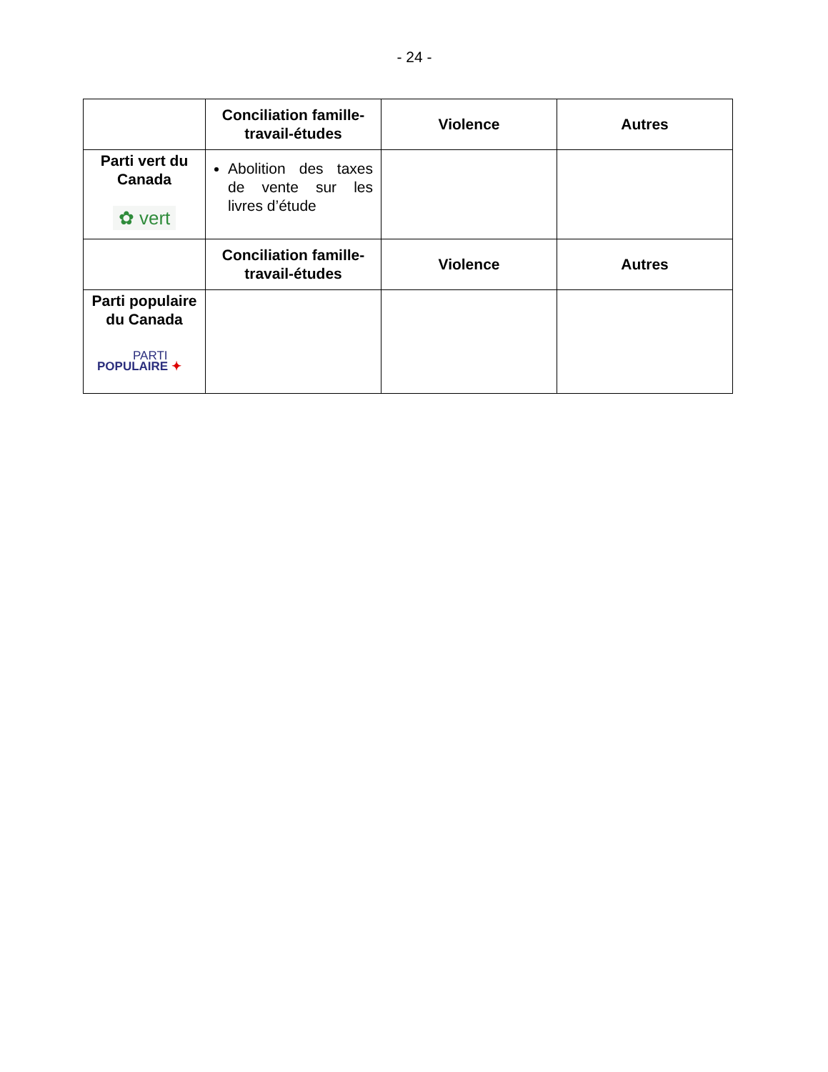- 24 -
| | Conciliation famille-travail-études | Violence | Autres |
| --- | --- | --- | --- |
| Parti vert du Canada ✿ vert | Abolition des taxes de vente sur les livres d’étude | | |
| | Conciliation famille-travail-études | Violence | Autres |
| Parti populaire du Canada PARTI POPULAIRE ✦ | | | |